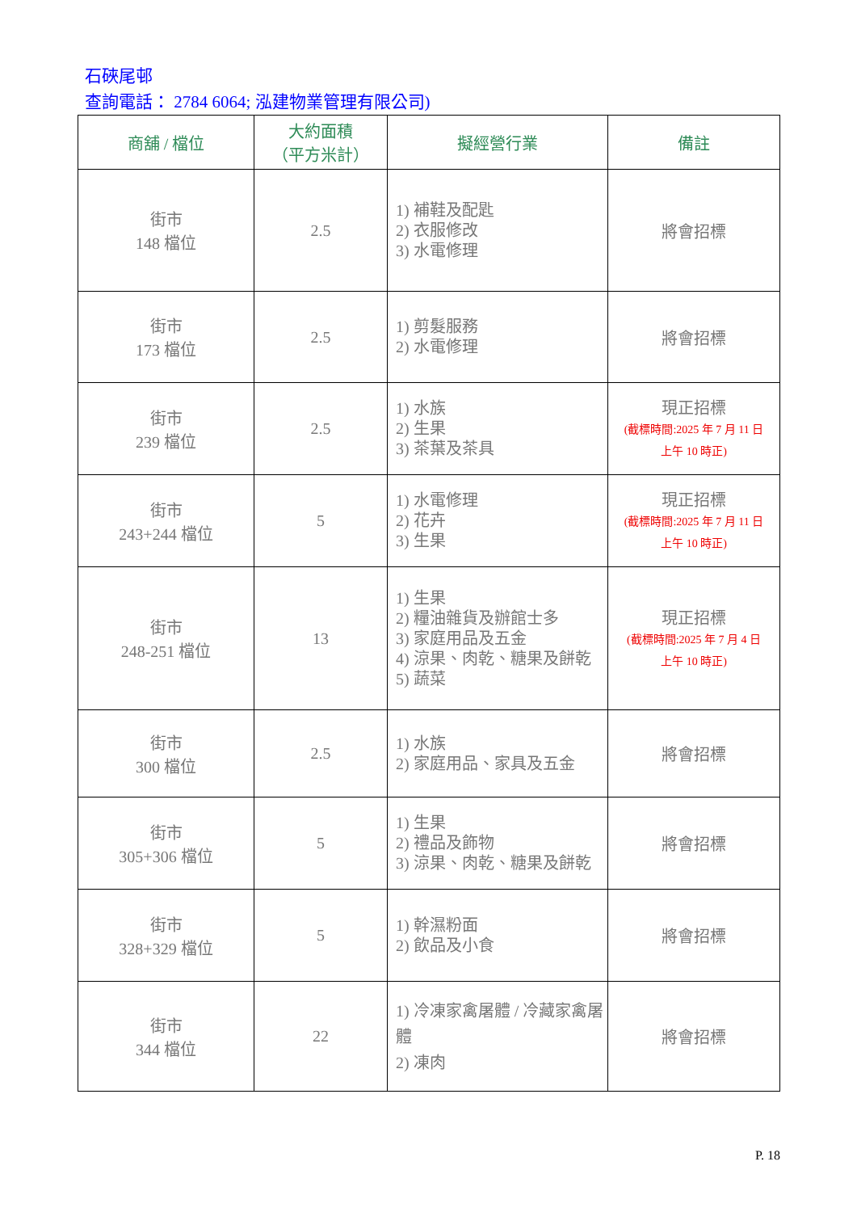石硤尾邨
查詢電話： 2784 6064; 泓建物業管理有限公司)
| 商舖 / 檔位 | 大約面積 （平方米計） | 擬經營行業 | 備註 |
| --- | --- | --- | --- |
| 街市 148 檔位 | 2.5 | 1) 補鞋及配匙 2) 衣服修改 3) 水電修理 | 將會招標 |
| 街市 173 檔位 | 2.5 | 1) 剪髮服務 2) 水電修理 | 將會招標 |
| 街市 239 檔位 | 2.5 | 1) 水族 2) 生果 3) 茶葉及茶具 | 現正招標 (截標時間:2025 年 7 月 11 日 上午 10 時正) |
| 街市 243+244 檔位 | 5 | 1) 水電修理 2) 花卉 3) 生果 | 現正招標 (截標時間:2025 年 7 月 11 日 上午 10 時正) |
| 街市 248-251 檔位 | 13 | 1) 生果 2) 糧油雜貨及辦館士多 3) 家庭用品及五金 4) 涼果、肉乾、糖果及餅乾 5) 蔬菜 | 現正招標 (截標時間:2025 年 7 月 4 日 上午 10 時正) |
| 街市 300 檔位 | 2.5 | 1) 水族 2) 家庭用品、家具及五金 | 將會招標 |
| 街市 305+306 檔位 | 5 | 1) 生果 2) 禮品及飾物 3) 涼果、肉乾、糖果及餅乾 | 將會招標 |
| 街市 328+329 檔位 | 5 | 1) 幹濕粉面 2) 飲品及小食 | 將會招標 |
| 街市 344 檔位 | 22 | 1) 冷凍家禽屠體 / 冷藏家禽屠體 2) 凍肉 | 將會招標 |
P. 18